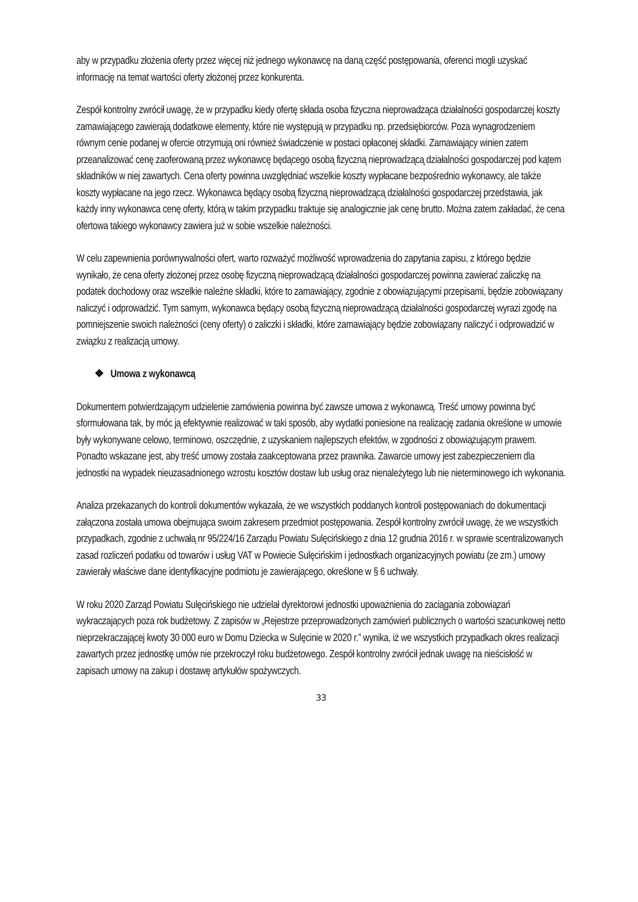aby w przypadku złożenia oferty przez więcej niż jednego wykonawcę na daną część postępowania, oferenci mogli uzyskać informację na temat wartości oferty złożonej przez konkurenta.
Zespół kontrolny zwrócił uwagę, że w przypadku kiedy ofertę składa osoba fizyczna nieprowadząca działalności gospodarczej koszty zamawiającego zawierają dodatkowe elementy, które nie występują w przypadku np. przedsiębiorców. Poza wynagrodzeniem równym cenie podanej w ofercie otrzymują oni również świadczenie w postaci opłaconej składki. Zamawiający winien zatem przeanalizować cenę zaoferowaną przez wykonawcę będącego osobą fizyczną nieprowadzącą działalności gospodarczej pod kątem składników w niej zawartych. Cena oferty powinna uwzględniać wszelkie koszty wypłacane bezpośrednio wykonawcy, ale także koszty wypłacane na jego rzecz. Wykonawca będący osobą fizyczną nieprowadzącą działalności gospodarczej przedstawia, jak każdy inny wykonawca cenę oferty, którą w takim przypadku traktuje się analogicznie jak cenę brutto. Można zatem zakładać, że cena ofertowa takiego wykonawcy zawiera już w sobie wszelkie należności.
W celu zapewnienia porównywalności ofert, warto rozważyć możliwość wprowadzenia do zapytania zapisu, z którego będzie wynikało, że cena oferty złożonej przez osobę fizyczną nieprowadzącą działalności gospodarczej powinna zawierać zaliczkę na podatek dochodowy oraz wszelkie należne składki, które to zamawiający, zgodnie z obowiązującymi przepisami, będzie zobowiązany naliczyć i odprowadzić. Tym samym, wykonawca będący osobą fizyczną nieprowadzącą działalności gospodarczej wyrazi zgodę na pomniejszenie swoich należności (ceny oferty) o zaliczki i składki, które zamawiający będzie zobowiązany naliczyć i odprowadzić w związku z realizacją umowy.
❖ Umowa z wykonawcą
Dokumentem potwierdzającym udzielenie zamówienia powinna być zawsze umowa z wykonawcą. Treść umowy powinna być sformułowana tak, by móc ją efektywnie realizować w taki sposób, aby wydatki poniesione na realizację zadania określone w umowie były wykonywane celowo, terminowo, oszczędnie, z uzyskaniem najlepszych efektów, w zgodności z obowiązującym prawem. Ponadto wskazane jest, aby treść umowy została zaakceptowana przez prawnika. Zawarcie umowy jest zabezpieczeniem dla jednostki na wypadek nieuzasadnionego wzrostu kosztów dostaw lub usług oraz nienależytego lub nie nieterminowego ich wykonania.
Analiza przekazanych do kontroli dokumentów wykazała, że we wszystkich poddanych kontroli postępowaniach do dokumentacji załączona została umowa obejmująca swoim zakresem przedmiot postępowania. Zespół kontrolny zwrócił uwagę, że we wszystkich przypadkach, zgodnie z uchwałą nr 95/224/16 Zarządu Powiatu Sulęcińskiego z dnia 12 grudnia 2016 r. w sprawie scentralizowanych zasad rozliczeń podatku od towarów i usług VAT w Powiecie Sulęcińskim i jednostkach organizacyjnych powiatu (ze zm.) umowy zawierały właściwe dane identyfikacyjne podmiotu je zawierającego, określone w § 6 uchwały.
W roku 2020 Zarząd Powiatu Sulęcińskiego nie udzielał dyrektorowi jednostki upoważnienia do zaciągania zobowiązań wykraczających poza rok budżetowy. Z zapisów w „Rejestrze przeprowadzonych zamówień publicznych o wartości szacunkowej netto nieprzekraczającej kwoty 30 000 euro w Domu Dziecka w Sulęcinie w 2020 r.” wynika, iż we wszystkich przypadkach okres realizacji zawartych przez jednostkę umów nie przekroczył roku budżetowego. Zespół kontrolny zwrócił jednak uwagę na nieścisłość w zapisach umowy na zakup i dostawę artykułów spożywczych.
33